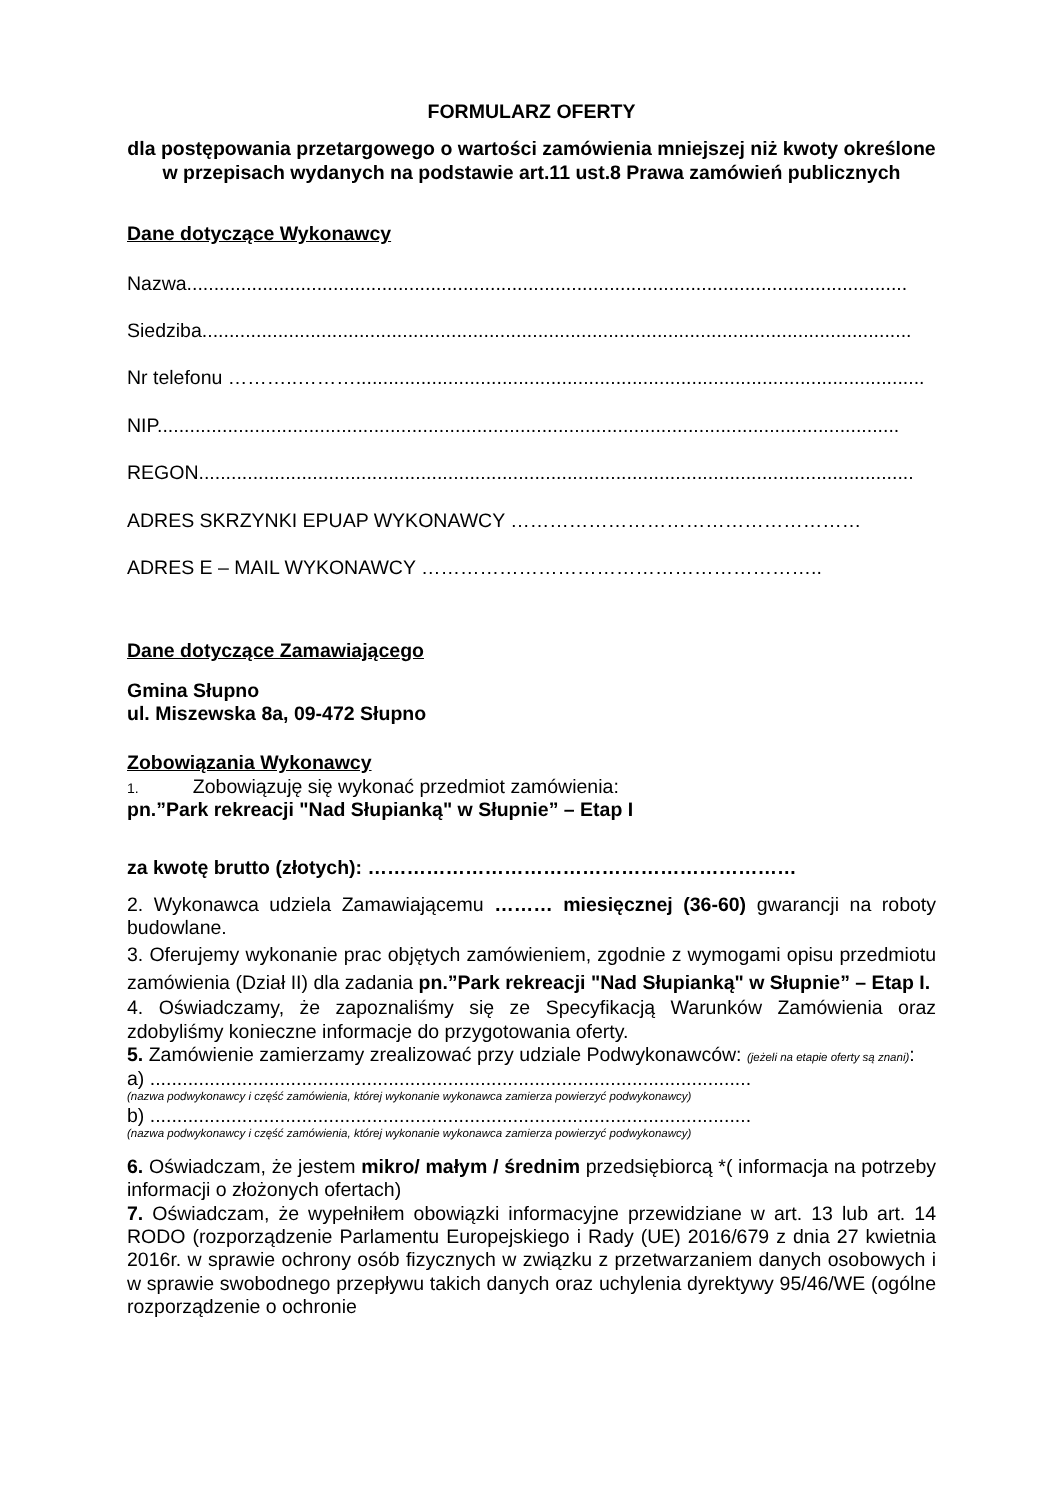FORMULARZ OFERTY
dla postępowania przetargowego o wartości zamówienia mniejszej niż kwoty określone w przepisach wydanych na podstawie art.11 ust.8 Prawa zamówień publicznych
Dane dotyczące Wykonawcy
Nazwa.....................................................................................................................................
Siedziba...................................................................................................................................
Nr telefonu ………..……….........................................................................................................
NIP.........................................................................................................................................
REGON....................................................................................................................................
ADRES SKRZYNKI EPUAP WYKONAWCY ………………………………………………
ADRES E – MAIL WYKONAWCY ……………………………………………………..
Dane dotyczące Zamawiającego
Gmina Słupno
ul. Miszewska 8a, 09-472 Słupno
Zobowiązania Wykonawcy
1. Zobowiązuję się wykonać przedmiot zamówienia:
pn.”Park rekreacji "Nad Słupianką" w Słupnie” – Etap I
za kwotę brutto (złotych): …………………………………………………………
2. Wykonawca udziela Zamawiającemu ……… miesięcznej (36-60) gwarancji na roboty budowlane.
3. Oferujemy wykonanie prac objętych zamówieniem, zgodnie z wymogami opisu przedmiotu zamówienia (Dział II) dla zadania pn.”Park rekreacji "Nad Słupianką" w Słupnie” – Etap I.
4. Oświadczamy, że zapoznaliśmy się ze Specyfikacją Warunków Zamówienia oraz zdobyliśmy konieczne informacje do przygotowania oferty.
5. Zamówienie zamierzamy zrealizować przy udziale Podwykonawców: (jeżeli na etapie oferty są znani):
a) ...............................................................................................................
(nazwa podwykonawcy i część zamówienia, której wykonanie wykonawca zamierza powierzyć podwykonawcy)
b) ...............................................................................................................
(nazwa podwykonawcy i część zamówienia, której wykonanie wykonawca zamierza powierzyć podwykonawcy)
6. Oświadczam, że jestem mikro/ małym / średnim przedsiębiorcą *( informacja na potrzeby informacji o złożonych ofertach)
7. Oświadczam, że wypełniłem obowiązki informacyjne przewidziane w art. 13 lub art. 14 RODO (rozporządzenie Parlamentu Europejskiego i Rady (UE) 2016/679 z dnia 27 kwietnia 2016r. w sprawie ochrony osób fizycznych w związku z przetwarzaniem danych osobowych i w sprawie swobodnego przepływu takich danych oraz uchylenia dyrektywy 95/46/WE (ogólne rozporządzenie o ochronie